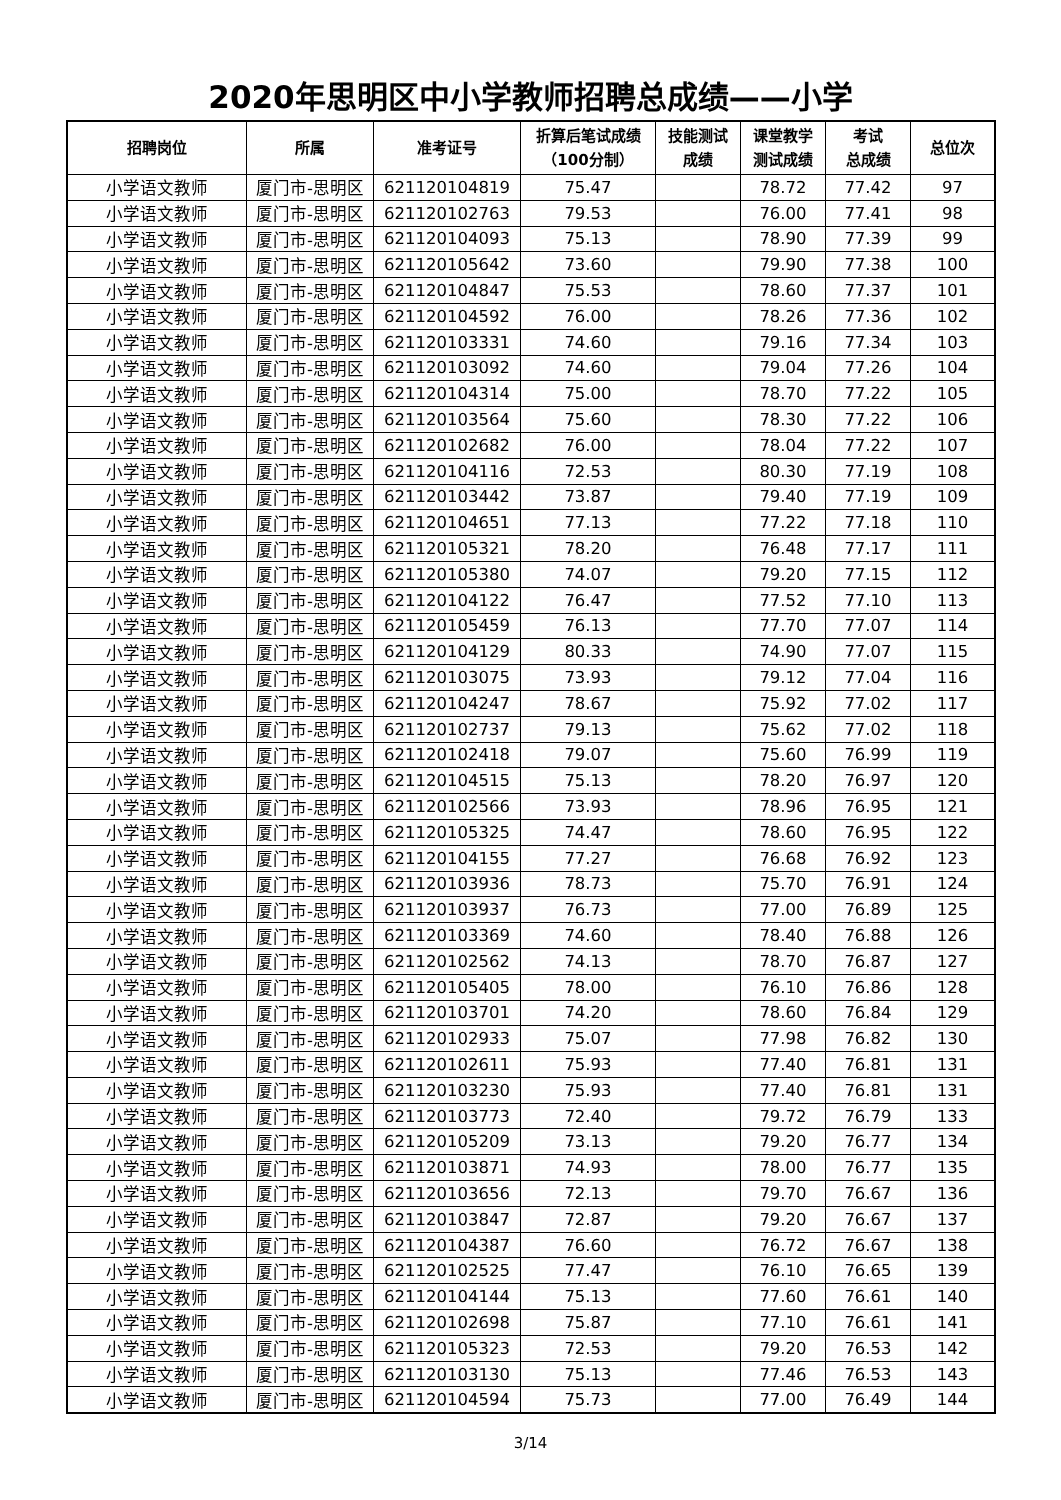2020年思明区中小学教师招聘总成绩——小学
| 招聘岗位 | 所属 | 准考证号 | 折算后笔试成绩 （100分制） | 技能测试 成绩 | 课堂教学 测试成绩 | 考试 总成绩 | 总位次 |
| --- | --- | --- | --- | --- | --- | --- | --- |
| 小学语文教师 | 厦门市-思明区 | 621120104819 | 75.47 | | 78.72 | 77.42 | 97 |
| 小学语文教师 | 厦门市-思明区 | 621120102763 | 79.53 | | 76.00 | 77.41 | 98 |
| 小学语文教师 | 厦门市-思明区 | 621120104093 | 75.13 | | 78.90 | 77.39 | 99 |
| 小学语文教师 | 厦门市-思明区 | 621120105642 | 73.60 | | 79.90 | 77.38 | 100 |
| 小学语文教师 | 厦门市-思明区 | 621120104847 | 75.53 | | 78.60 | 77.37 | 101 |
| 小学语文教师 | 厦门市-思明区 | 621120104592 | 76.00 | | 78.26 | 77.36 | 102 |
| 小学语文教师 | 厦门市-思明区 | 621120103331 | 74.60 | | 79.16 | 77.34 | 103 |
| 小学语文教师 | 厦门市-思明区 | 621120103092 | 74.60 | | 79.04 | 77.26 | 104 |
| 小学语文教师 | 厦门市-思明区 | 621120104314 | 75.00 | | 78.70 | 77.22 | 105 |
| 小学语文教师 | 厦门市-思明区 | 621120103564 | 75.60 | | 78.30 | 77.22 | 106 |
| 小学语文教师 | 厦门市-思明区 | 621120102682 | 76.00 | | 78.04 | 77.22 | 107 |
| 小学语文教师 | 厦门市-思明区 | 621120104116 | 72.53 | | 80.30 | 77.19 | 108 |
| 小学语文教师 | 厦门市-思明区 | 621120103442 | 73.87 | | 79.40 | 77.19 | 109 |
| 小学语文教师 | 厦门市-思明区 | 621120104651 | 77.13 | | 77.22 | 77.18 | 110 |
| 小学语文教师 | 厦门市-思明区 | 621120105321 | 78.20 | | 76.48 | 77.17 | 111 |
| 小学语文教师 | 厦门市-思明区 | 621120105380 | 74.07 | | 79.20 | 77.15 | 112 |
| 小学语文教师 | 厦门市-思明区 | 621120104122 | 76.47 | | 77.52 | 77.10 | 113 |
| 小学语文教师 | 厦门市-思明区 | 621120105459 | 76.13 | | 77.70 | 77.07 | 114 |
| 小学语文教师 | 厦门市-思明区 | 621120104129 | 80.33 | | 74.90 | 77.07 | 115 |
| 小学语文教师 | 厦门市-思明区 | 621120103075 | 73.93 | | 79.12 | 77.04 | 116 |
| 小学语文教师 | 厦门市-思明区 | 621120104247 | 78.67 | | 75.92 | 77.02 | 117 |
| 小学语文教师 | 厦门市-思明区 | 621120102737 | 79.13 | | 75.62 | 77.02 | 118 |
| 小学语文教师 | 厦门市-思明区 | 621120102418 | 79.07 | | 75.60 | 76.99 | 119 |
| 小学语文教师 | 厦门市-思明区 | 621120104515 | 75.13 | | 78.20 | 76.97 | 120 |
| 小学语文教师 | 厦门市-思明区 | 621120102566 | 73.93 | | 78.96 | 76.95 | 121 |
| 小学语文教师 | 厦门市-思明区 | 621120105325 | 74.47 | | 78.60 | 76.95 | 122 |
| 小学语文教师 | 厦门市-思明区 | 621120104155 | 77.27 | | 76.68 | 76.92 | 123 |
| 小学语文教师 | 厦门市-思明区 | 621120103936 | 78.73 | | 75.70 | 76.91 | 124 |
| 小学语文教师 | 厦门市-思明区 | 621120103937 | 76.73 | | 77.00 | 76.89 | 125 |
| 小学语文教师 | 厦门市-思明区 | 621120103369 | 74.60 | | 78.40 | 76.88 | 126 |
| 小学语文教师 | 厦门市-思明区 | 621120102562 | 74.13 | | 78.70 | 76.87 | 127 |
| 小学语文教师 | 厦门市-思明区 | 621120105405 | 78.00 | | 76.10 | 76.86 | 128 |
| 小学语文教师 | 厦门市-思明区 | 621120103701 | 74.20 | | 78.60 | 76.84 | 129 |
| 小学语文教师 | 厦门市-思明区 | 621120102933 | 75.07 | | 77.98 | 76.82 | 130 |
| 小学语文教师 | 厦门市-思明区 | 621120102611 | 75.93 | | 77.40 | 76.81 | 131 |
| 小学语文教师 | 厦门市-思明区 | 621120103230 | 75.93 | | 77.40 | 76.81 | 131 |
| 小学语文教师 | 厦门市-思明区 | 621120103773 | 72.40 | | 79.72 | 76.79 | 133 |
| 小学语文教师 | 厦门市-思明区 | 621120105209 | 73.13 | | 79.20 | 76.77 | 134 |
| 小学语文教师 | 厦门市-思明区 | 621120103871 | 74.93 | | 78.00 | 76.77 | 135 |
| 小学语文教师 | 厦门市-思明区 | 621120103656 | 72.13 | | 79.70 | 76.67 | 136 |
| 小学语文教师 | 厦门市-思明区 | 621120103847 | 72.87 | | 79.20 | 76.67 | 137 |
| 小学语文教师 | 厦门市-思明区 | 621120104387 | 76.60 | | 76.72 | 76.67 | 138 |
| 小学语文教师 | 厦门市-思明区 | 621120102525 | 77.47 | | 76.10 | 76.65 | 139 |
| 小学语文教师 | 厦门市-思明区 | 621120104144 | 75.13 | | 77.60 | 76.61 | 140 |
| 小学语文教师 | 厦门市-思明区 | 621120102698 | 75.87 | | 77.10 | 76.61 | 141 |
| 小学语文教师 | 厦门市-思明区 | 621120105323 | 72.53 | | 79.20 | 76.53 | 142 |
| 小学语文教师 | 厦门市-思明区 | 621120103130 | 75.13 | | 77.46 | 76.53 | 143 |
| 小学语文教师 | 厦门市-思明区 | 621120104594 | 75.73 | | 77.00 | 76.49 | 144 |
3/14